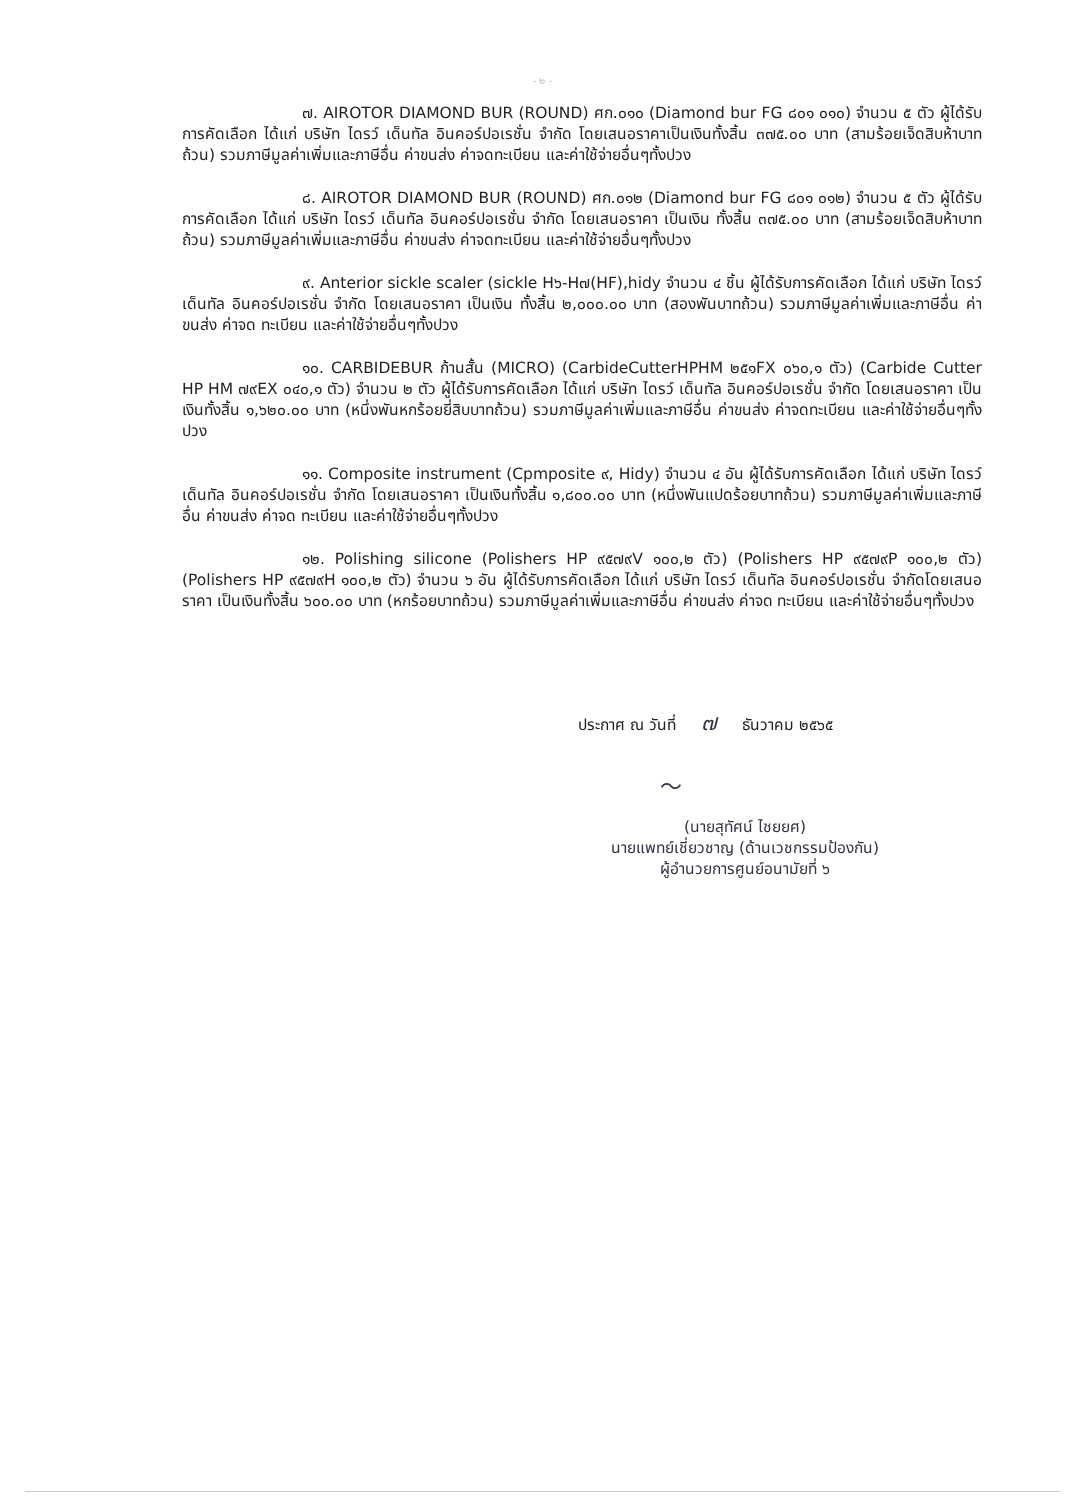- ๒ -
๗. AIROTOR DIAMOND BUR (ROUND) ศก.๐๑๐ (Diamond bur FG ๘๐๑ ๐๑๐) จำนวน ๕ ตัว ผู้ได้รับการคัดเลือก ได้แก่ บริษัท ไดรว์ เด็นทัล อินคอร์ปอเรชั่น จำกัด โดยเสนอราคาเป็นเงินทั้งสิ้น ๓๗๕.๐๐ บาท (สามร้อยเจ็ดสิบห้าบาทถ้วน) รวมภาษีมูลค่าเพิ่มและภาษีอื่น ค่าขนส่ง ค่าจดทะเบียน และค่าใช้จ่ายอื่นๆทั้งปวง
๘. AIROTOR DIAMOND BUR (ROUND) ศก.๐๑๒ (Diamond bur FG ๘๐๑ ๐๑๒) จำนวน ๕ ตัว ผู้ได้รับการคัดเลือก ได้แก่ บริษัท ไดรว์ เด็นทัล อินคอร์ปอเรชั่น จำกัด โดยเสนอราคา เป็นเงิน ทั้งสิ้น ๓๗๕.๐๐ บาท (สามร้อยเจ็ดสิบห้าบาทถ้วน) รวมภาษีมูลค่าเพิ่มและภาษีอื่น ค่าขนส่ง ค่าจดทะเบียน และค่าใช้จ่ายอื่นๆทั้งปวง
๙. Anterior sickle scaler (sickle H๖-H๗(HF),hidy จำนวน ๔ ชิ้น ผู้ได้รับการคัดเลือก ได้แก่ บริษัท ไดรว์ เด็นทัล อินคอร์ปอเรชั่น จำกัด โดยเสนอราคา เป็นเงิน ทั้งสิ้น ๒,๐๐๐.๐๐ บาท (สองพันบาทถ้วน) รวมภาษีมูลค่าเพิ่มและภาษีอื่น ค่าขนส่ง ค่าจด ทะเบียน และค่าใช้จ่ายอื่นๆทั้งปวง
๑๐. CARBIDEBUR ก้านสั้น (MICRO) (CarbideCutterHPHM ๒๕๑FX ๐๖๐,๑ ตัว) (Carbide Cutter HP HM ๗๙EX ๐๔๐,๑ ตัว) จำนวน ๒ ตัว ผู้ได้รับการคัดเลือก ได้แก่ บริษัท ไดรว์ เด็นทัล อินคอร์ปอเรชั่น จำกัด โดยเสนอราคา เป็นเงินทั้งสิ้น ๑,๖๒๐.๐๐ บาท (หนึ่งพันหกร้อยยี่สิบบาทถ้วน) รวมภาษีมูลค่าเพิ่มและภาษีอื่น ค่าขนส่ง ค่าจดทะเบียน และค่าใช้จ่ายอื่นๆทั้งปวง
๑๑. Composite instrument (Cpmposite ๙, Hidy) จำนวน ๔ อัน ผู้ได้รับการคัดเลือก ได้แก่ บริษัท ไดรว์ เด็นทัล อินคอร์ปอเรชั่น จำกัด โดยเสนอราคา เป็นเงินทั้งสิ้น ๑,๘๐๐.๐๐ บาท (หนึ่งพันแปดร้อยบาทถ้วน) รวมภาษีมูลค่าเพิ่มและภาษีอื่น ค่าขนส่ง ค่าจด ทะเบียน และค่าใช้จ่ายอื่นๆทั้งปวง
๑๒. Polishing silicone (Polishers HP ๙๕๗๙V ๑๐๐,๒ ตัว) (Polishers HP ๙๕๗๙P ๑๐๐,๒ ตัว) (Polishers HP ๙๕๗๙H ๑๐๐,๒ ตัว) จำนวน ๖ อัน ผู้ได้รับการคัดเลือก ได้แก่ บริษัท ไดรว์ เด็นทัล อินคอร์ปอเรชั่น จำกัดโดยเสนอราคา เป็นเงินทั้งสิ้น ๖๐๐.๐๐ บาท (หกร้อยบาทถ้วน) รวมภาษีมูลค่าเพิ่มและภาษีอื่น ค่าขนส่ง ค่าจด ทะเบียน และค่าใช้จ่ายอื่นๆทั้งปวง
ประกาศ ณ วันที่ ๗ ธันวาคม ๒๕๖๕
〜
(นายสุทัศน์ ไชยยศ)
นายแพทย์เชี่ยวชาญ (ด้านเวชกรรมป้องกัน)
ผู้อำนวยการศูนย์อนามัยที่ ๖